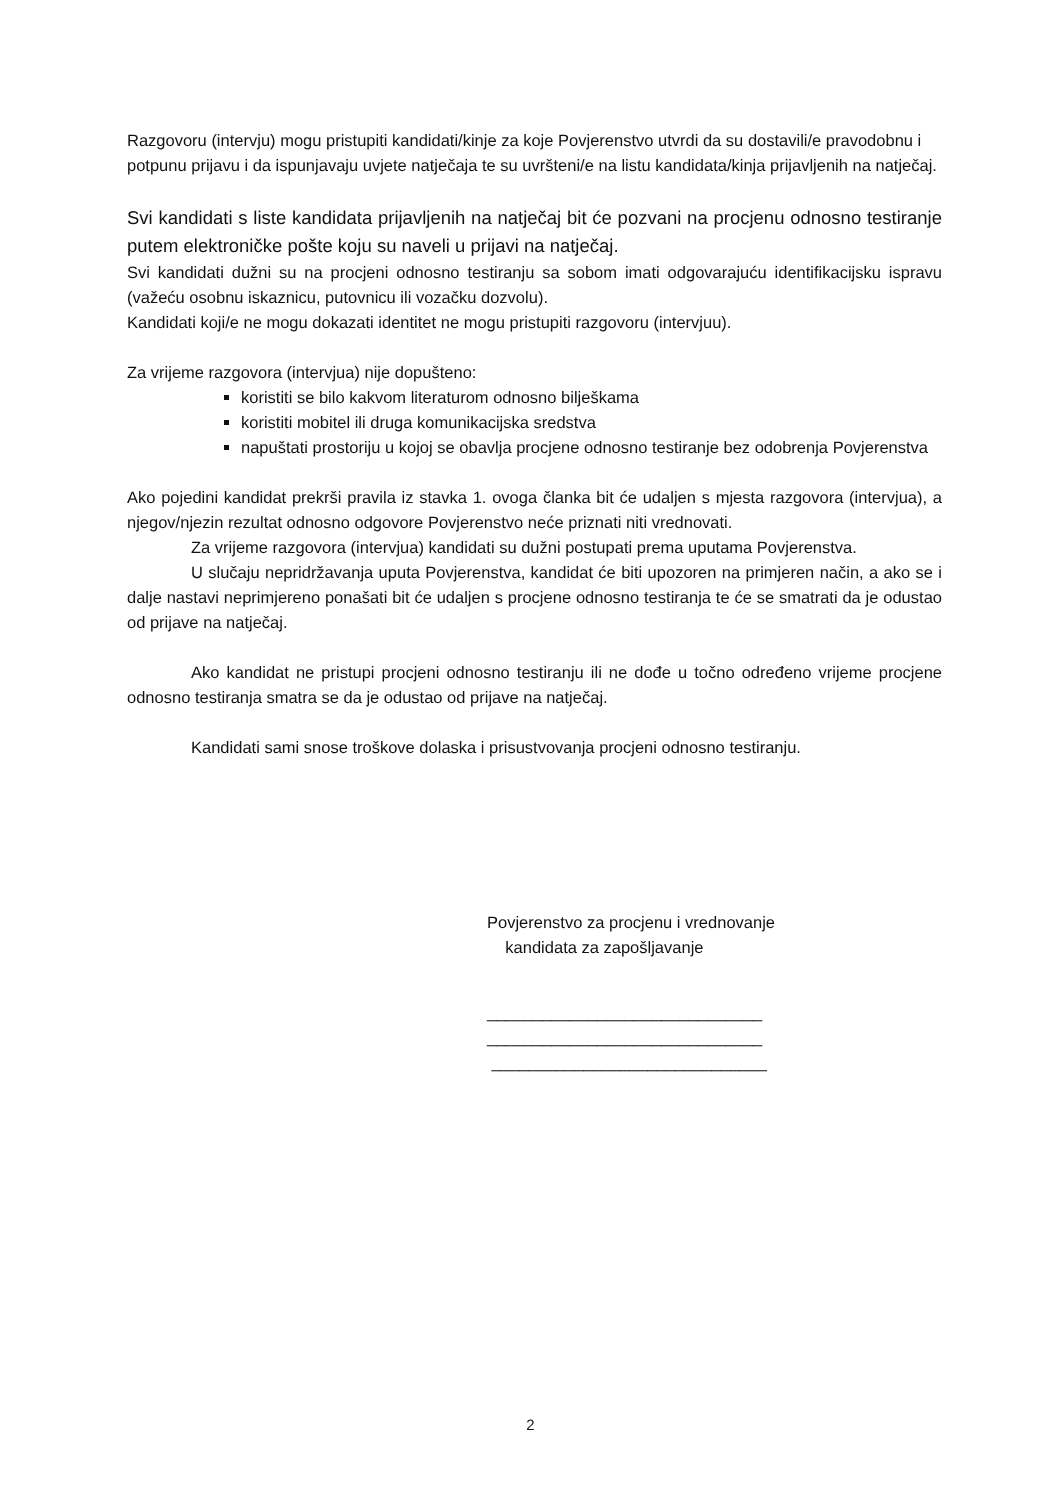Razgovoru (intervju) mogu pristupiti kandidati/kinje za koje Povjerenstvo utvrdi da su dostavili/e pravodobnu i potpunu prijavu i da ispunjavaju uvjete natječaja te su uvršteni/e na listu kandidata/kinja prijavljenih na natječaj.
Svi kandidati s liste kandidata prijavljenih na natječaj bit će pozvani na procjenu odnosno testiranje putem elektroničke pošte koju su naveli u prijavi na natječaj.
Svi kandidati dužni su na procjeni odnosno testiranju sa sobom imati odgovarajuću identifikacijsku ispravu (važeću osobnu iskaznicu, putovnicu ili vozačku dozvolu).
Kandidati koji/e ne mogu dokazati identitet ne mogu pristupiti razgovoru (intervjuu).
Za vrijeme razgovora (intervjua) nije dopušteno:
koristiti se bilo kakvom literaturom odnosno bilješkama
koristiti mobitel ili druga komunikacijska sredstva
napuštati prostoriju u kojoj se obavlja procjene odnosno testiranje bez odobrenja Povjerenstva
Ako pojedini kandidat prekrši pravila iz stavka 1. ovoga članka bit će udaljen s mjesta razgovora (intervjua), a njegov/njezin rezultat odnosno odgovore Povjerenstvo neće priznati niti vrednovati.
Za vrijeme razgovora (intervjua) kandidati su dužni postupati prema uputama Povjerenstva.
U slučaju nepridržavanja uputa Povjerenstva, kandidat će biti upozoren na primjeren način, a ako se i dalje nastavi neprimjereno ponašati bit će udaljen s procjene odnosno testiranja te će se smatrati da je odustao od prijave na natječaj.
Ako kandidat ne pristupi procjeni odnosno testiranju ili ne dođe u točno određeno vrijeme procjene odnosno testiranja smatra se da je odustao od prijave na natječaj.
Kandidati sami snose troškove dolaska i prisustvovanja procjeni odnosno testiranju.
Povjerenstvo za procjenu i vrednovanje
kandidata za zapošljavanje
______________________________
______________________________
______________________________
2